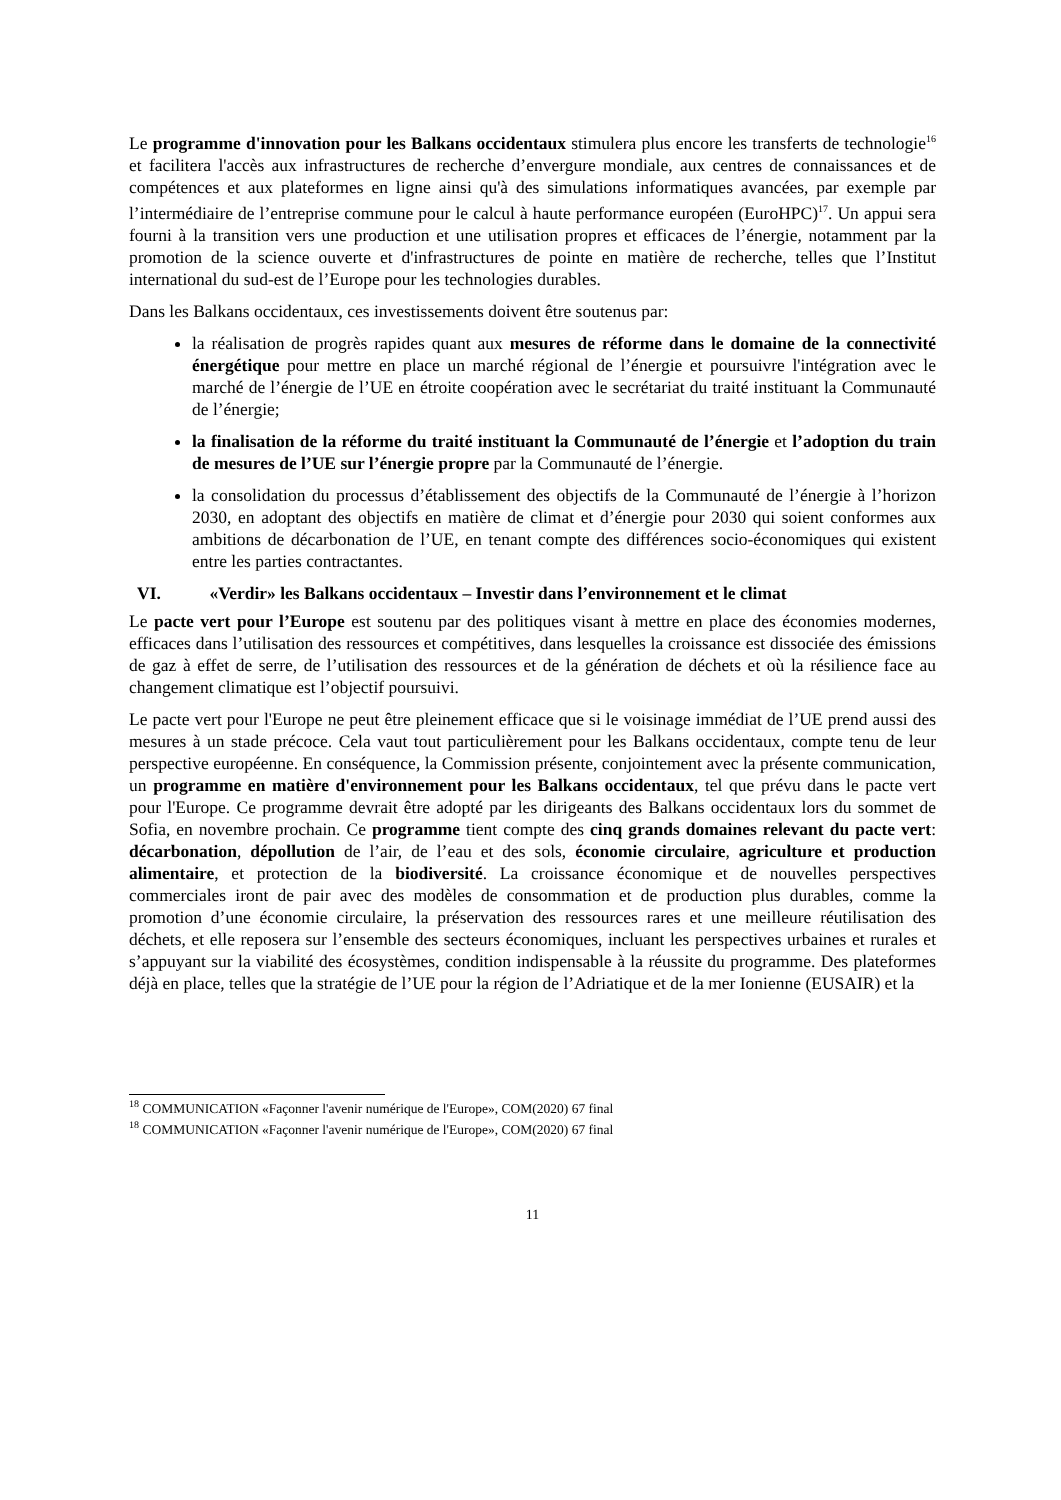Le programme d'innovation pour les Balkans occidentaux stimulera plus encore les transferts de technologie<sup>16</sup> et facilitera l'accès aux infrastructures de recherche d’envergure mondiale, aux centres de connaissances et de compétences et aux plateformes en ligne ainsi qu'à des simulations informatiques avancées, par exemple par l’intermédiaire de l’entreprise commune pour le calcul à haute performance européen (EuroHPC)<sup>17</sup>. Un appui sera fourni à la transition vers une production et une utilisation propres et efficaces de l’énergie, notamment par la promotion de la science ouverte et d'infrastructures de pointe en matière de recherche, telles que l’Institut international du sud-est de l’Europe pour les technologies durables.
Dans les Balkans occidentaux, ces investissements doivent être soutenus par:
la réalisation de progrès rapides quant aux mesures de réforme dans le domaine de la connectivité énergétique pour mettre en place un marché régional de l’énergie et poursuivre l'intégration avec le marché de l’énergie de l’UE en étroite coopération avec le secrétariat du traité instituant la Communauté de l’énergie;
la finalisation de la réforme du traité instituant la Communauté de l’énergie et l’adoption du train de mesures de l’UE sur l’énergie propre par la Communauté de l’énergie.
la consolidation du processus d’établissement des objectifs de la Communauté de l’énergie à l’horizon 2030, en adoptant des objectifs en matière de climat et d’énergie pour 2030 qui soient conformes aux ambitions de décarbonation de l’UE, en tenant compte des différences socio-économiques qui existent entre les parties contractantes.
VI. «Verdir» les Balkans occidentaux – Investir dans l’environnement et le climat
Le pacte vert pour l’Europe est soutenu par des politiques visant à mettre en place des économies modernes, efficaces dans l’utilisation des ressources et compétitives, dans lesquelles la croissance est dissociée des émissions de gaz à effet de serre, de l’utilisation des ressources et de la génération de déchets et où la résilience face au changement climatique est l’objectif poursuivi.
Le pacte vert pour l'Europe ne peut être pleinement efficace que si le voisinage immédiat de l’UE prend aussi des mesures à un stade précoce. Cela vaut tout particulièrement pour les Balkans occidentaux, compte tenu de leur perspective européenne. En conséquence, la Commission présente, conjointement avec la présente communication, un programme en matière d'environnement pour les Balkans occidentaux, tel que prévu dans le pacte vert pour l'Europe. Ce programme devrait être adopté par les dirigeants des Balkans occidentaux lors du sommet de Sofia, en novembre prochain. Ce programme tient compte des cinq grands domaines relevant du pacte vert: décarbonation, dépollution de l’air, de l’eau et des sols, économie circulaire, agriculture et production alimentaire, et protection de la biodiversité. La croissance économique et de nouvelles perspectives commerciales iront de pair avec des modèles de consommation et de production plus durables, comme la promotion d’une économie circulaire, la préservation des ressources rares et une meilleure réutilisation des déchets, et elle reposera sur l’ensemble des secteurs économiques, incluant les perspectives urbaines et rurales et s’appuyant sur la viabilité des écosystèmes, condition indispensable à la réussite du programme. Des plateformes déjà en place, telles que la stratégie de l’UE pour la région de l’Adriatique et de la mer Ionienne (EUSAIR) et la
<sup>18</sup> COMMUNICATION «Façonner l'avenir numérique de l'Europe», COM(2020) 67 final
<sup>18</sup> COMMUNICATION «Façonner l'avenir numérique de l'Europe», COM(2020) 67 final
11